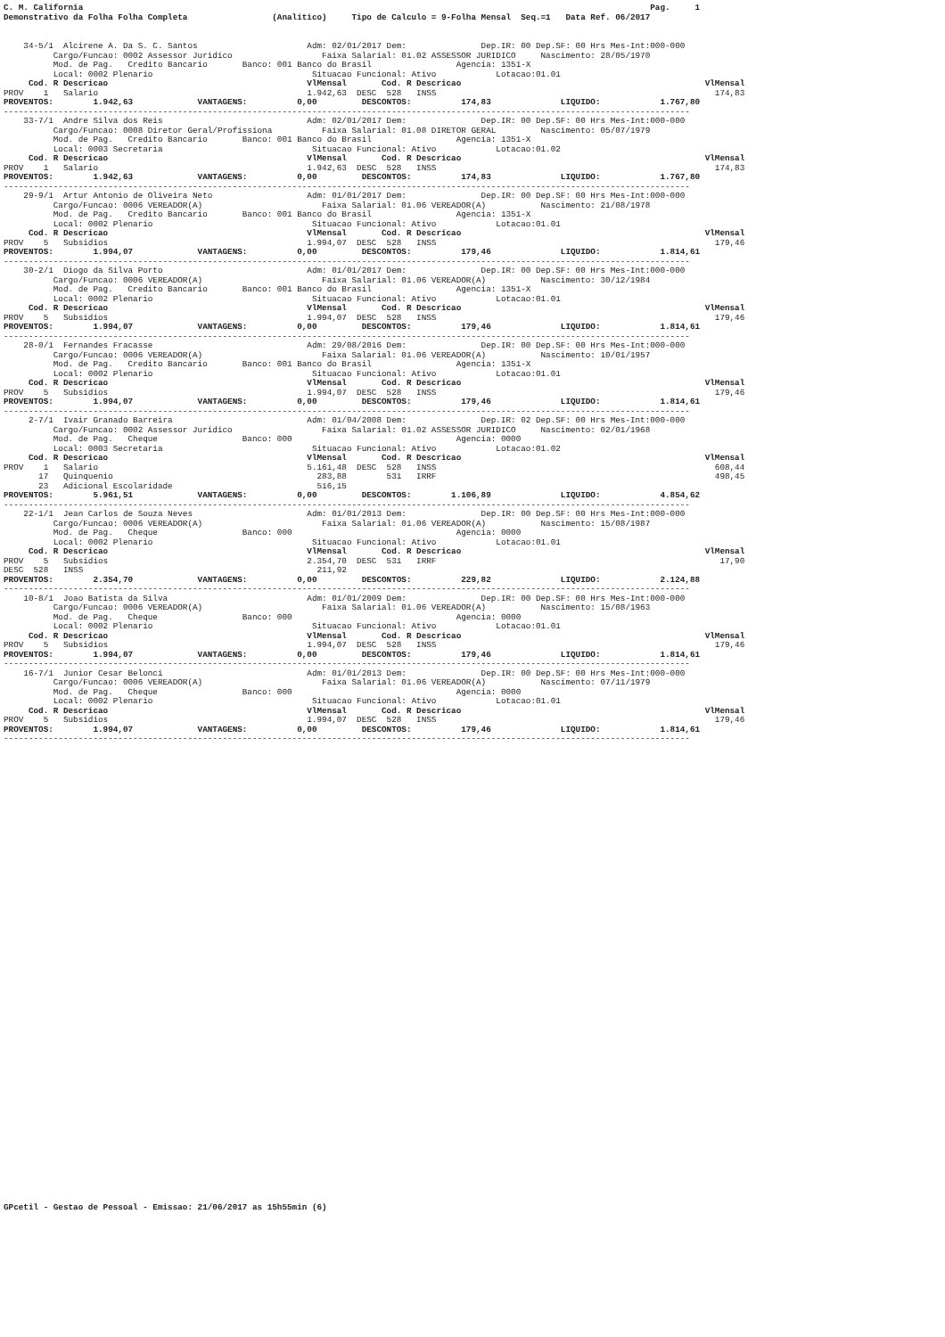C. M. California                                                                                                                  Pag.     1
Demonstrativo da Folha Folha Completa                 (Analitico)     Tipo de Calculo = 9-Folha Mensal  Seq.=1   Data Ref. 06/2017
    34-5/1  Alcirene A. Da S. C. Santos                      Adm: 02/01/2017 Dem:               Dep.IR: 00 Dep.SF: 00 Hrs Mes-Int:000-000
          Cargo/Funcao: 0002 Assessor Juridico                  Faixa Salarial: 01.02 ASSESSOR JURIDICO     Nascimento: 28/05/1970
          Mod. de Pag.   Credito Bancario       Banco: 001 Banco do Brasil                 Agencia: 1351-X
          Local: 0002 Plenario                                Situacao Funcional: Ativo            Lotacao:01.01
     Cod. R Descricao                                        VlMensal       Cod. R Descricao                                                 VlMensal
PROV    1   Salario                                          1.942,63  DESC  528   INSS                                                        174,83
PROVENTOS:        1.942,63             VANTAGENS:          0,00         DESCONTOS:          174,83              LIQUIDO:            1.767,80
------------------------------------------------------------------------------------------------------------------------------------------
    33-7/1  Andre Silva dos Reis                             Adm: 02/01/2017 Dem:               Dep.IR: 00 Dep.SF: 00 Hrs Mes-Int:000-000
          Cargo/Funcao: 0008 Diretor Geral/Profissiona          Faixa Salarial: 01.08 DIRETOR GERAL         Nascimento: 05/07/1979
          Mod. de Pag.   Credito Bancario       Banco: 001 Banco do Brasil                 Agencia: 1351-X
          Local: 0003 Secretaria                              Situacao Funcional: Ativo            Lotacao:01.02
     Cod. R Descricao                                        VlMensal       Cod. R Descricao                                                 VlMensal
PROV    1   Salario                                          1.942,63  DESC  528   INSS                                                        174,83
PROVENTOS:        1.942,63             VANTAGENS:          0,00         DESCONTOS:          174,83              LIQUIDO:            1.767,80
------------------------------------------------------------------------------------------------------------------------------------------
    29-9/1  Artur Antonio de Oliveira Neto                   Adm: 01/01/2017 Dem:               Dep.IR: 00 Dep.SF: 00 Hrs Mes-Int:000-000
          Cargo/Funcao: 0006 VEREADOR(A)                        Faixa Salarial: 01.06 VEREADOR(A)           Nascimento: 21/08/1978
          Mod. de Pag.   Credito Bancario       Banco: 001 Banco do Brasil                 Agencia: 1351-X
          Local: 0002 Plenario                                Situacao Funcional: Ativo            Lotacao:01.01
     Cod. R Descricao                                        VlMensal       Cod. R Descricao                                                 VlMensal
PROV    5   Subsidios                                        1.994,07  DESC  528   INSS                                                        179,46
PROVENTOS:        1.994,07             VANTAGENS:          0,00         DESCONTOS:          179,46              LIQUIDO:            1.814,61
------------------------------------------------------------------------------------------------------------------------------------------
    30-2/1  Diogo da Silva Porto                             Adm: 01/01/2017 Dem:               Dep.IR: 00 Dep.SF: 00 Hrs Mes-Int:000-000
          Cargo/Funcao: 0006 VEREADOR(A)                        Faixa Salarial: 01.06 VEREADOR(A)           Nascimento: 30/12/1984
          Mod. de Pag.   Credito Bancario       Banco: 001 Banco do Brasil                 Agencia: 1351-X
          Local: 0002 Plenario                                Situacao Funcional: Ativo            Lotacao:01.01
     Cod. R Descricao                                        VlMensal       Cod. R Descricao                                                 VlMensal
PROV    5   Subsidios                                        1.994,07  DESC  528   INSS                                                        179,46
PROVENTOS:        1.994,07             VANTAGENS:          0,00         DESCONTOS:          179,46              LIQUIDO:            1.814,61
------------------------------------------------------------------------------------------------------------------------------------------
    28-0/1  Fernandes Fracasse                               Adm: 29/08/2016 Dem:               Dep.IR: 00 Dep.SF: 00 Hrs Mes-Int:000-000
          Cargo/Funcao: 0006 VEREADOR(A)                        Faixa Salarial: 01.06 VEREADOR(A)           Nascimento: 10/01/1957
          Mod. de Pag.   Credito Bancario       Banco: 001 Banco do Brasil                 Agencia: 1351-X
          Local: 0002 Plenario                                Situacao Funcional: Ativo            Lotacao:01.01
     Cod. R Descricao                                        VlMensal       Cod. R Descricao                                                 VlMensal
PROV    5   Subsidios                                        1.994,07  DESC  528   INSS                                                        179,46
PROVENTOS:        1.994,07             VANTAGENS:          0,00         DESCONTOS:          179,46              LIQUIDO:            1.814,61
------------------------------------------------------------------------------------------------------------------------------------------
     2-7/1  Ivair Granado Barreira                           Adm: 01/04/2008 Dem:               Dep.IR: 02 Dep.SF: 00 Hrs Mes-Int:000-000
          Cargo/Funcao: 0002 Assessor Juridico                  Faixa Salarial: 01.02 ASSESSOR JURIDICO     Nascimento: 02/01/1968
          Mod. de Pag.   Cheque                 Banco: 000                                 Agencia: 0000
          Local: 0003 Secretaria                              Situacao Funcional: Ativo            Lotacao:01.02
     Cod. R Descricao                                        VlMensal       Cod. R Descricao                                                 VlMensal
PROV    1   Salario                                          5.161,48  DESC  528   INSS                                                        608,44
       17   Quinquenio                                         283,88        531   IRRF                                                        498,45
       23   Adicional Escolaridade                             516,15
PROVENTOS:        5.961,51             VANTAGENS:          0,00         DESCONTOS:        1.106,89              LIQUIDO:            4.854,62
------------------------------------------------------------------------------------------------------------------------------------------
    22-1/1  Jean Carlos de Souza Neves                       Adm: 01/01/2013 Dem:               Dep.IR: 00 Dep.SF: 00 Hrs Mes-Int:000-000
          Cargo/Funcao: 0006 VEREADOR(A)                        Faixa Salarial: 01.06 VEREADOR(A)           Nascimento: 15/08/1987
          Mod. de Pag.   Cheque                 Banco: 000                                 Agencia: 0000
          Local: 0002 Plenario                                Situacao Funcional: Ativo            Lotacao:01.01
     Cod. R Descricao                                        VlMensal       Cod. R Descricao                                                 VlMensal
PROV    5   Subsidios                                        2.354,70  DESC  531   IRRF                                                         17,90
DESC  528   INSS                                               211,92
PROVENTOS:        2.354,70             VANTAGENS:          0,00         DESCONTOS:          229,82              LIQUIDO:            2.124,88
------------------------------------------------------------------------------------------------------------------------------------------
    10-8/1  Joao Batista da Silva                            Adm: 01/01/2009 Dem:               Dep.IR: 00 Dep.SF: 00 Hrs Mes-Int:000-000
          Cargo/Funcao: 0006 VEREADOR(A)                        Faixa Salarial: 01.06 VEREADOR(A)           Nascimento: 15/08/1963
          Mod. de Pag.   Cheque                 Banco: 000                                 Agencia: 0000
          Local: 0002 Plenario                                Situacao Funcional: Ativo            Lotacao:01.01
     Cod. R Descricao                                        VlMensal       Cod. R Descricao                                                 VlMensal
PROV    5   Subsidios                                        1.994,07  DESC  528   INSS                                                        179,46
PROVENTOS:        1.994,07             VANTAGENS:          0,00         DESCONTOS:          179,46              LIQUIDO:            1.814,61
------------------------------------------------------------------------------------------------------------------------------------------
    16-7/1  Junior Cesar Belonci                             Adm: 01/01/2013 Dem:               Dep.IR: 00 Dep.SF: 00 Hrs Mes-Int:000-000
          Cargo/Funcao: 0006 VEREADOR(A)                        Faixa Salarial: 01.06 VEREADOR(A)           Nascimento: 07/11/1979
          Mod. de Pag.   Cheque                 Banco: 000                                 Agencia: 0000
          Local: 0002 Plenario                                Situacao Funcional: Ativo            Lotacao:01.01
     Cod. R Descricao                                        VlMensal       Cod. R Descricao                                                 VlMensal
PROV    5   Subsidios                                        1.994,07  DESC  528   INSS                                                        179,46
PROVENTOS:        1.994,07             VANTAGENS:          0,00         DESCONTOS:          179,46              LIQUIDO:            1.814,61
------------------------------------------------------------------------------------------------------------------------------------------
GPcetil - Gestao de Pessoal - Emissao: 21/06/2017 as 15h55min (6)